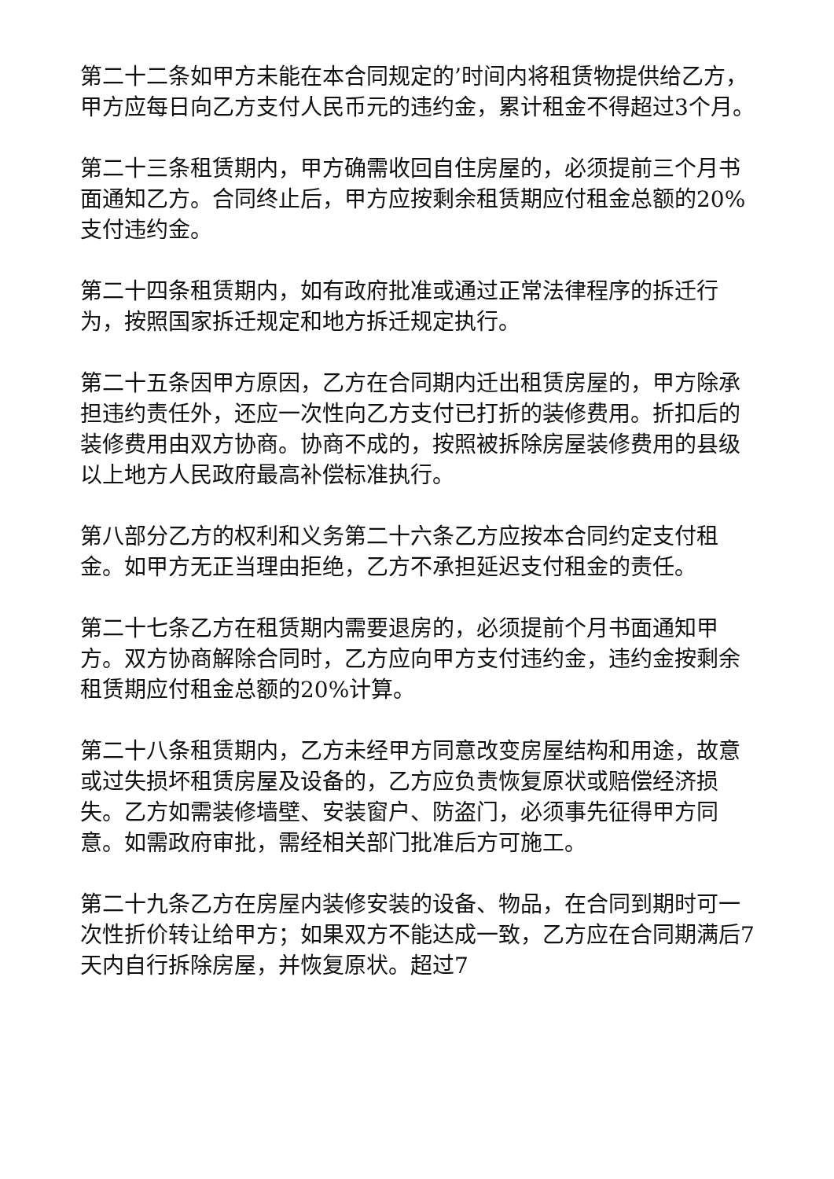第二十二条如甲方未能在本合同规定的’时间内将租赁物提供给乙方，甲方应每日向乙方支付人民币元的违约金，累计租金不得超过3个月。
第二十三条租赁期内，甲方确需收回自住房屋的，必须提前三个月书面通知乙方。合同终止后，甲方应按剩余租赁期应付租金总额的20%支付违约金。
第二十四条租赁期内，如有政府批准或通过正常法律程序的拆迁行为，按照国家拆迁规定和地方拆迁规定执行。
第二十五条因甲方原因，乙方在合同期内迁出租赁房屋的，甲方除承担违约责任外，还应一次性向乙方支付已打折的装修费用。折扣后的装修费用由双方协商。协商不成的，按照被拆除房屋装修费用的县级以上地方人民政府最高补偿标准执行。
第八部分乙方的权利和义务第二十六条乙方应按本合同约定支付租金。如甲方无正当理由拒绝，乙方不承担延迟支付租金的责任。
第二十七条乙方在租赁期内需要退房的，必须提前个月书面通知甲方。双方协商解除合同时，乙方应向甲方支付违约金，违约金按剩余租赁期应付租金总额的20%计算。
第二十八条租赁期内，乙方未经甲方同意改变房屋结构和用途，故意或过失损坏租赁房屋及设备的，乙方应负责恢复原状或赔偿经济损失。乙方如需装修墙壁、安装窗户、防盗门，必须事先征得甲方同意。如需政府审批，需经相关部门批准后方可施工。
第二十九条乙方在房屋内装修安装的设备、物品，在合同到期时可一次性折价转让给甲方；如果双方不能达成一致，乙方应在合同期满后7天内自行拆除房屋，并恢复原状。超过7